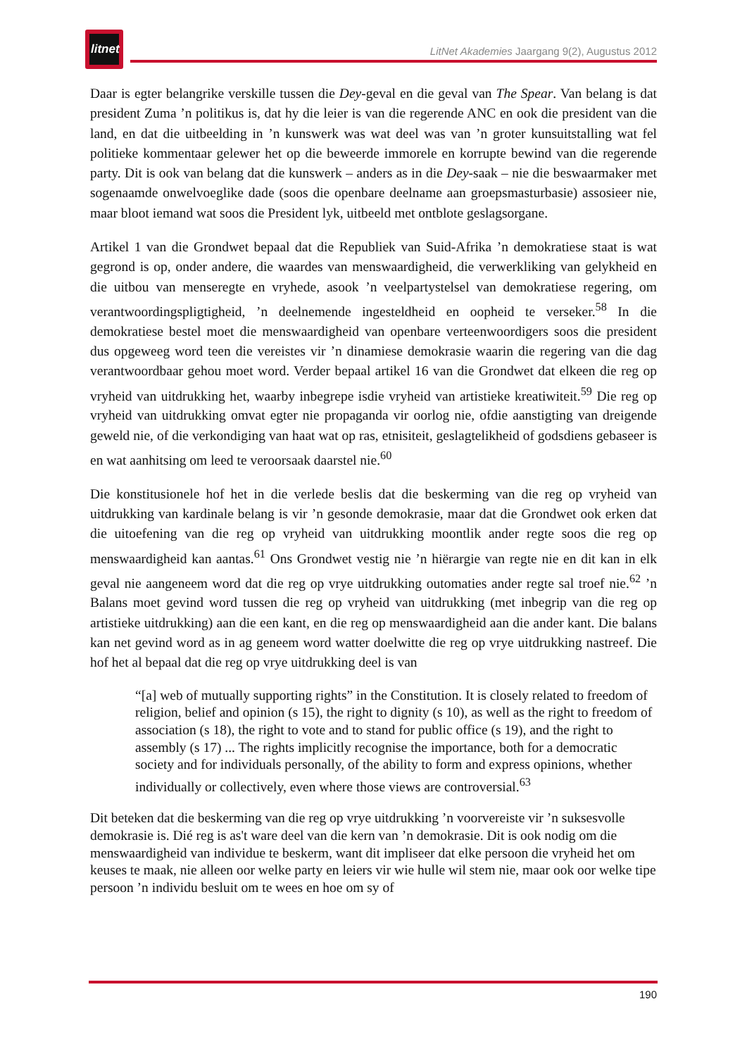litnet
LitNet Akademies Jaargang 9(2), Augustus 2012
Daar is egter belangrike verskille tussen die Dey-geval en die geval van The Spear. Van belang is dat president Zuma ’n politikus is, dat hy die leier is van die regerende ANC en ook die president van die land, en dat die uitbeelding in ’n kunswerk was wat deel was van ’n groter kunsuitstalling wat fel politieke kommentaar gelewer het op die beweerde immorele en korrupte bewind van die regerende party. Dit is ook van belang dat die kunswerk – anders as in die Dey-saak – nie die beswaarmaker met sogenaamde onwelvoeglike dade (soos die openbare deelname aan groepsmasturbasie) assosieer nie, maar bloot iemand wat soos die President lyk, uitbeeld met ontblote geslagsorgane.
Artikel 1 van die Grondwet bepaal dat die Republiek van Suid-Afrika ’n demokratiese staat is wat gegrond is op, onder andere, die waardes van menswaardigheid, die verwerkliking van gelykheid en die uitbou van menseregte en vryhede, asook ’n veelpartystelsel van demokratiese regering, om verantwoordingspligtigheid, ’n deelnemende ingesteldheid en oopheid te verseker.<sup>58</sup> In die demokratiese bestel moet die menswaardigheid van openbare verteenwoordigers soos die president dus opgeweeg word teen die vereistes vir ’n dinamiese demokrasie waarin die regering van die dag verantwoordbaar gehou moet word. Verder bepaal artikel 16 van die Grondwet dat elkeen die reg op vryheid van uitdrukking het, waarby inbegrepe isdie vryheid van artistieke kreatiwiteit.<sup>59</sup> Die reg op vryheid van uitdrukking omvat egter nie propaganda vir oorlog nie, ofdie aanstigting van dreigende geweld nie, of die verkondiging van haat wat op ras, etnisiteit, geslagtelikheid of godsdiens gebaseer is en wat aanhitsing om leed te veroorsaak daarstel nie.<sup>60</sup>
Die konstitusionele hof het in die verlede beslis dat die beskerming van die reg op vryheid van uitdrukking van kardinale belang is vir ’n gesonde demokrasie, maar dat die Grondwet ook erken dat die uitoefening van die reg op vryheid van uitdrukking moontlik ander regte soos die reg op menswaardigheid kan aantas.<sup>61</sup> Ons Grondwet vestig nie ’n hiërargie van regte nie en dit kan in elk geval nie aangeneem word dat die reg op vrye uitdrukking outomaties ander regte sal troef nie.<sup>62</sup> ’n Balans moet gevind word tussen die reg op vryheid van uitdrukking (met inbegrip van die reg op artistieke uitdrukking) aan die een kant, en die reg op menswaardigheid aan die ander kant. Die balans kan net gevind word as in ag geneem word watter doelwitte die reg op vrye uitdrukking nastreef. Die hof het al bepaal dat die reg op vrye uitdrukking deel is van
“[a] web of mutually supporting rights” in the Constitution. It is closely related to freedom of religion, belief and opinion (s 15), the right to dignity (s 10), as well as the right to freedom of association (s 18), the right to vote and to stand for public office (s 19), and the right to assembly (s 17) ... The rights implicitly recognise the importance, both for a democratic society and for individuals personally, of the ability to form and express opinions, whether individually or collectively, even where those views are controversial.<sup>63</sup>
Dit beteken dat die beskerming van die reg op vrye uitdrukking ’n voorvereiste vir ’n suksesvolle demokrasie is. Dié reg is as't ware deel van die kern van ’n demokrasie. Dit is ook nodig om die menswaardigheid van individue te beskerm, want dit impliseer dat elke persoon die vryheid het om keuses te maak, nie alleen oor welke party en leiers vir wie hulle wil stem nie, maar ook oor welke tipe persoon ’n individu besluit om te wees en hoe om sy of
190